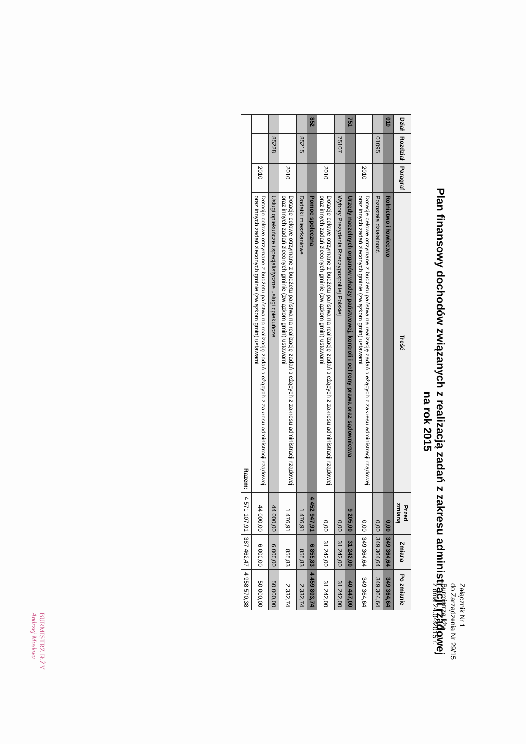Załącznik Nr 1
do Zarządzenia Nr 29/15
Burmistrza Iłży
z dnia 24.04.2015 r.
Plan finansowy dochodów związanych z realizacją zadań z zakresu administracji rządowej
na rok 2015
| Dział | Rozdział | Paragraf | Treść | Przed zmianą | Zmiana | Po zmianie |
| --- | --- | --- | --- | --- | --- | --- |
| 010 | | | Rolnictwo i łowiectwo | 0,00 | 349 364,64 | 349 364,64 |
| | 01095 | | Pozostała działalność | 0,00 | 349 364,64 | 349 364,64 |
| | | 2010 | Dotacje celowe otrzymane z budżetu państwa na realizację zadań bieżących z zakresu administracji rządowej oraz innych zadań zleconych gminie (związkom gmin) ustawami | 0,00 | 349 364,64 | 349 364,64 |
| 751 | | | Urzędy naczelnych organów władzy państwowej, kontroli i ochrony prawa oraz sądownictwa | 9 205,00 | 31 242,00 | 40 447,00 |
| | 75107 | | Wybory Prezydenta Rzeczypospolitej Polskiej | 0,00 | 31 242,00 | 31 242,00 |
| | | 2010 | Dotacje celowe otrzymane z budżetu państwa na realizację zadań bieżących z zakresu administracji rządowej oraz innych zadań zleconych gminie (związkom gmin) ustawami | 0,00 | 31 242,00 | 31 242,00 |
| 852 | | | Pomoc społeczna | 4 452 947,91 | 6 855,83 | 4 459 803,74 |
| | 85215 | | Dodatki mieszkaniowe | 1 476,91 | 855,83 | 2 332,74 |
| | | 2010 | Dotacje celowe otrzymane z budżetu państwa na realizację zadań bieżących z zakresu administracji rządowej oraz innych zadań zleconych gminie (związkom gmin) ustawami | 1 476,91 | 855,83 | 2 332,74 |
| | 85228 | | Usługi opiekuńcze i specjalistyczne usługi opiekuńcze | 44 000,00 | 6 000,00 | 50 000,00 |
| | | 2010 | Dotacje celowe otrzymane z budżetu państwa na realizację zadań bieżących z zakresu administracji rządowej oraz innych zadań zleconych gminie (związkom gmin) ustawami | 44 000,00 | 6 000,00 | 50 000,00 |
| Razem: | | | | 4 571 107,91 | 387 462,47 | 4 958 570,38 |
BURMISTRZ IŁŻY
Andrzej Moskwa